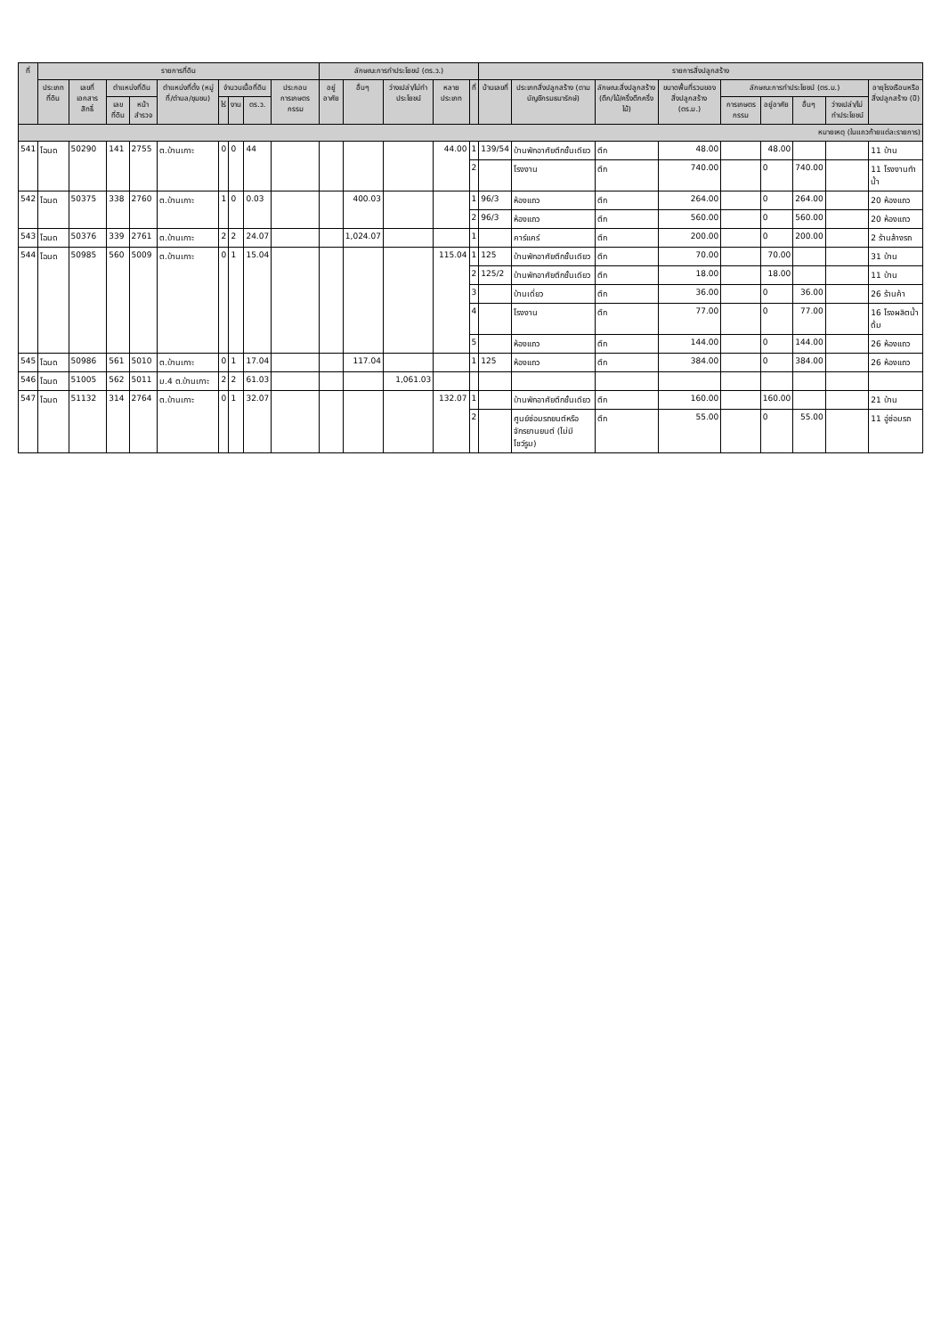| ที่ | รายการที่ดิน | | | | | | | | | ลักษณะการทำประโยชน์ (ตร.ว.) | | | | | รายการสิ่งปลูกสร้าง | | | | | | | | |
| --- | --- | --- | --- | --- | --- | --- | --- | --- | --- | --- | --- | --- | --- | --- | --- | --- | --- | --- | --- | --- | --- | --- | --- |
| | ประเภทที่ดิน | เลขที่เอกสารสิทธิ์ | ตำแหน่งที่ดิน | | ตำแหน่งที่ตั้ง (หมู่ที่/ตำบล/ชุมชน) | จำนวนเนื้อที่ดิน | | | ประกอบการเกษตรกรรม | อยู่อาศัย | อื่นๆ | ว่างเปล่า/ไม่ทำประโยชน์ | หลายประเภท | ที่ | บ้านเลขที่ | ประเภทสิ่งปลูกสร้าง (ตามบัญชีกรมธนารักษ์) | ลักษณะสิ่งปลูกสร้าง (ตึก/ไม้/ครึ่งตึกครึ่งไม้) | ขนาดพื้นที่รวมของสิ่งปลูกสร้าง (ตร.ม.) | ลักษณะการทำประโยชน์ (ตร.ม.) | | | | อายุโรงเรือนหรือสิ่งปลูกสร้าง (ปี) |
| | | | เลขที่ดิน | หน้าสำรวจ | | ไร่ | งาน | ตร.ว. | | | | | | | | | | | การเกษตรกรรม | อยู่อาศัย | อื่นๆ | ว่างเปล่า/ไม่ทำประโยชน์ | |
| หมายเหตุ (ในแถวท้ายแต่ละรายการ) | | | | | | | | | | | | | | | | | | | | | | | |
| 541 | โฉนด | 50290 | 141 | 2755 | ต.บ้านเกาะ | 0 | 0 | 44 | | | | | 44.00 | 1 | 139/54 | บ้านพักอาศัยตึกชั้นเดียว | ตึก | 48.00 | | 48.00 | | | 11 บ้าน |
| | | | | | | | | | | | | | | 2 | | โรงงาน | ตึก | 740.00 | | 0 | 740.00 | | 11 โรงงานทำน้ำ |
| 542 | โฉนด | 50375 | 338 | 2760 | ต.บ้านเกาะ | 1 | 0 | 0.03 | | | 400.03 | | | 1 | 96/3 | ห้องแถว | ตึก | 264.00 | | 0 | 264.00 | | 20 ห้องแถว |
| | | | | | | | | | | | | | | 2 | 96/3 | ห้องแถว | ตึก | 560.00 | | 0 | 560.00 | | 20 ห้องแถว |
| 543 | โฉนด | 50376 | 339 | 2761 | ต.บ้านเกาะ | 2 | 2 | 24.07 | | | 1,024.07 | | | 1 | | คาร์แคร์ | ตึก | 200.00 | | 0 | 200.00 | | 2 ร้านล้างรถ |
| 544 | โฉนด | 50985 | 560 | 5009 | ต.บ้านเกาะ | 0 | 1 | 15.04 | | | | | 115.04 | 1 | 125 | บ้านพักอาศัยตึกชั้นเดียว | ตึก | 70.00 | | 70.00 | | | 31 บ้าน |
| | | | | | | | | | | | | | | 2 | 125/2 | บ้านพักอาศัยตึกชั้นเดียว | ตึก | 18.00 | | 18.00 | | | 11 บ้าน |
| | | | | | | | | | | | | | | 3 | | บ้านเดี่ยว | ตึก | 36.00 | | 0 | 36.00 | | 26 ร้านค้า |
| | | | | | | | | | | | | | | 4 | | โรงงาน | ตึก | 77.00 | | 0 | 77.00 | | 16 โรงผลิตน้ำดื่ม |
| | | | | | | | | | | | | | | 5 | | ห้องแถว | ตึก | 144.00 | | 0 | 144.00 | | 26 ห้องแถว |
| 545 | โฉนด | 50986 | 561 | 5010 | ต.บ้านเกาะ | 0 | 1 | 17.04 | | | 117.04 | | | 1 | 125 | ห้องแถว | ตึก | 384.00 | | 0 | 384.00 | | 26 ห้องแถว |
| 546 | โฉนด | 51005 | 562 | 5011 | ม.4 ต.บ้านเกาะ | 2 | 2 | 61.03 | | | | 1,061.03 | | | | | | | | | | | |
| 547 | โฉนด | 51132 | 314 | 2764 | ต.บ้านเกาะ | 0 | 1 | 32.07 | | | | | 132.07 | 1 | | บ้านพักอาศัยตึกชั้นเดียว | ตึก | 160.00 | | 160.00 | | | 21 บ้าน |
| | | | | | | | | | | | | | | 2 | | ศูนย์ซ่อมรถยนต์หรือจักรยานยนต์ (ไม่มีโชว์รูม) | ตึก | 55.00 | | 0 | 55.00 | | 11 อู่ซ่อมรถ |